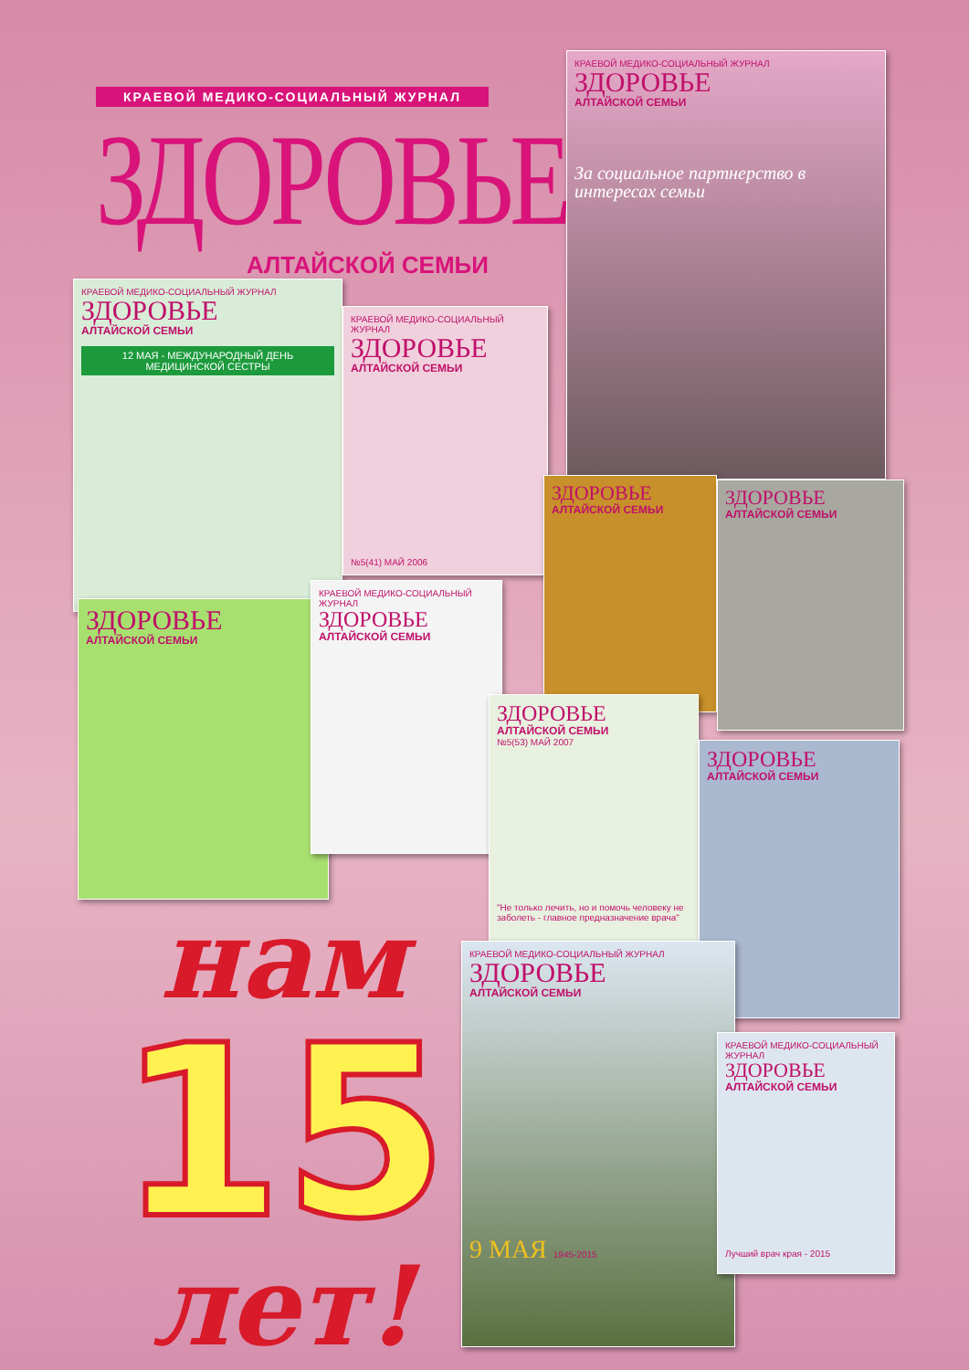КРАЕВОЙ МЕДИКО-СОЦИАЛЬНЫЙ ЖУРНАЛ
ЗДОРОВЬЕ
АЛТАЙСКОЙ СЕМЬИ
КРАЕВОЙ МЕДИКО-СОЦИАЛЬНЫЙ ЖУРНАЛ
ЗДОРОВЬЕ
АЛТАЙСКОЙ СЕМЬИ
За социальное партнерство в интересах семьи
КРАЕВОЙ МЕДИКО-СОЦИАЛЬНЫЙ ЖУРНАЛ
ЗДОРОВЬЕ
АЛТАЙСКОЙ СЕМЬИ
12 МАЯ - МЕЖДУНАРОДНЫЙ ДЕНЬ МЕДИЦИНСКОЙ СЕСТРЫ
КРАЕВОЙ МЕДИКО-СОЦИАЛЬНЫЙ ЖУРНАЛ
ЗДОРОВЬЕ
АЛТАЙСКОЙ СЕМЬИ
№5(41) МАЙ 2006
ЗДОРОВЬЕ
АЛТАЙСКОЙ СЕМЬИ
ЗДОРОВЬЕ
АЛТАЙСКОЙ СЕМЬИ
ЗДОРОВЬЕ
АЛТАЙСКОЙ СЕМЬИ
КРАЕВОЙ МЕДИКО-СОЦИАЛЬНЫЙ ЖУРНАЛ
ЗДОРОВЬЕ
АЛТАЙСКОЙ СЕМЬИ
ЗДОРОВЬЕ
АЛТАЙСКОЙ СЕМЬИ
№5(53) МАЙ 2007
"Не только лечить, но и помочь человеку не заболеть - главное предназначение врача"
ЗДОРОВЬЕ
АЛТАЙСКОЙ СЕМЬИ
КРАЕВОЙ МЕДИКО-СОЦИАЛЬНЫЙ ЖУРНАЛ
ЗДОРОВЬЕ
АЛТАЙСКОЙ СЕМЬИ
9 МАЯ 1945-2015
КРАЕВОЙ МЕДИКО-СОЦИАЛЬНЫЙ ЖУРНАЛ
ЗДОРОВЬЕ
АЛТАЙСКОЙ СЕМЬИ
Лучший врач края - 2015
нам
15
лет!